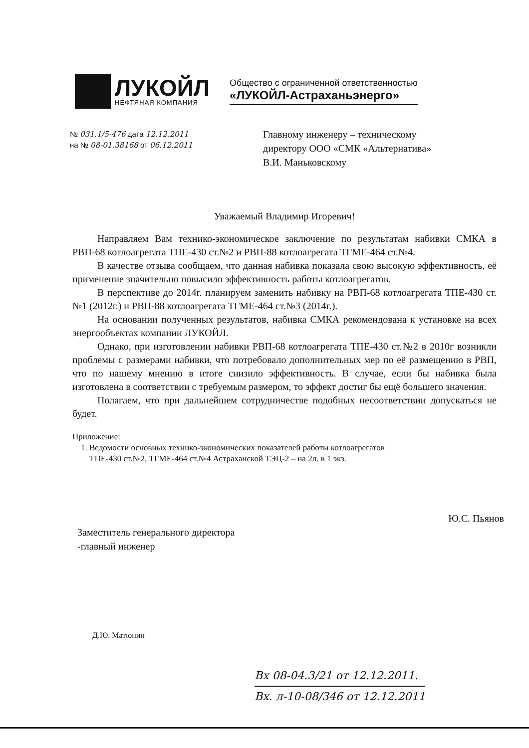ЛУКОЙЛ
НЕФТЯНАЯ КОМПАНИЯ
Общество с ограниченной ответственностью
«ЛУКОЙЛ-Астраханьэнерго»
№ 031.1/5-476 дата 12.12.2011
на № 08-01.38168 от 06.12.2011
Главному инженеру – техническому
директору ООО «СМК «Альтернатива»
В.И. Маньковскому
Уважаемый Владимир Игоревич!
Направляем Вам технико-экономическое заключение по результатам набивки СМКА в РВП-68 котлоагрегата ТПЕ-430 ст.№2 и РВП-88 котлоагрегата ТГМЕ-464 ст.№4.
В качестве отзыва сообщаем, что данная набивка показала свою высокую эффективность, её применение значительно повысило эффективность работы котлоагрегатов.
В перспективе до 2014г. планируем заменить набивку на РВП-68 котлоагрегата ТПЕ-430 ст.№1 (2012г.) и РВП-88 котлоагрегата ТГМЕ-464 ст.№3 (2014г.).
На основании полученных результатов, набивка СМКА рекомендована к установке на всех энергообъектах компании ЛУКОЙЛ.
Однако, при изготовлении набивки РВП-68 котлоагрегата ТПЕ-430 ст.№2 в 2010г возникли проблемы с размерами набивки, что потребовало дополнительных мер по её размещению в РВП, что по нашему мнению в итоге снизило эффективность. В случае, если бы набивка была изготовлена в соответствии с требуемым размером, то эффект достиг бы ещё большего значения.
Полагаем, что при дальнейшем сотрудничестве подобных несоответствии допускаться не будет.
Приложение:
1. Ведомости основных технико-экономических показателей работы котлоагрегатов
ТПЕ-430 ст.№2, ТГМЕ-464 ст.№4 Астраханской ТЭЦ-2 – на 2л. в 1 экз.
Заместитель генерального директора
-главный инженер
Ю.С. Пьянов
Д.Ю. Матюнин
Вх 08-04.3/21 от 12.12.2011.
Вх. л-10-08/346 от 12.12.2011